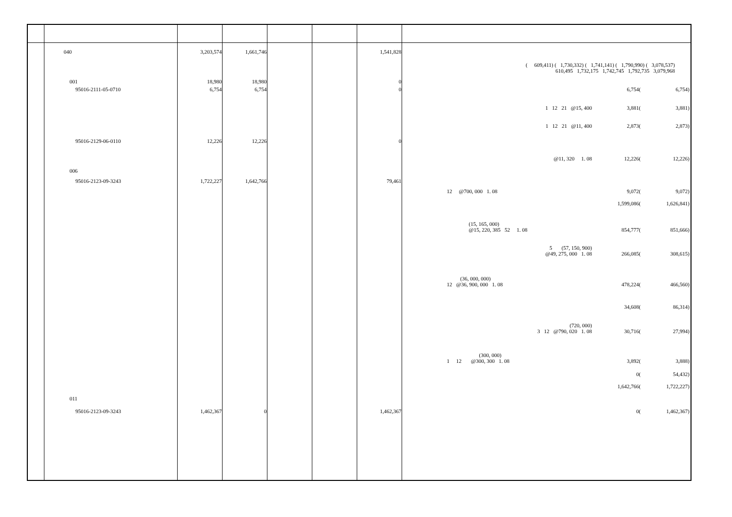| | 040 | 3,203,574 | 1,661,746 | | | 1,541,828 | ( 609,411) ( 1,730,332) ( 1,741,141) ( 1,790,990) ( 3,078,537) 610,495 1,732,175 1,742,745 1,792,735 3,079,968 |
| | 001 | 18,980 | 18,980 | | | 0 | |
| | 95016-2111-05-0710 | 6,754 | 6,754 | | | 0 | 6,754( 6,754) |
| | | | | | | | 1 12 21 @15, 400 3,881( 3,881) |
| | | | | | | | 1 12 21 @11, 400 2,873( 2,873) |
| | 95016-2129-06-0110 | 12,226 | 12,226 | | | 0 | |
| | | | | | | | @11, 320 1. 08 12,226( 12,226) |
| | 006 | | | | | | |
| | 95016-2123-09-3243 | 1,722,227 | 1,642,766 | | | 79,461 | |
| | | | | | | | 12 @700, 000 1. 08 9,072( 9,072) |
| | | | | | | | 1,599,086( 1,626,841) |
| | | | | | | | (15, 165, 000) @15, 220, 385 52 1. 08 854,777( 851,666) |
| | | | | | | | 5 (57, 150, 900) @49, 275, 000 1. 08 266,085( 308,615) |
| | | | | | | | (36, 000, 000) 12 @36, 900, 000 1. 08 478,224( 466,560) |
| | | | | | | | 34,608( 86,314) |
| | | | | | | | (720, 000) 3 12 @790, 020 1. 08 30,716( 27,994) |
| | | | | | | | (300, 000) 1 12 @300, 300 1. 08 3,892( 3,888) |
| | | | | | | | 0( 54,432) |
| | | | | | | | 1,642,766( 1,722,227) |
| | 011 | | | | | | |
| | 95016-2123-09-3243 | 1,462,367 | 0 | | | 1,462,367 | 0( 1,462,367) |